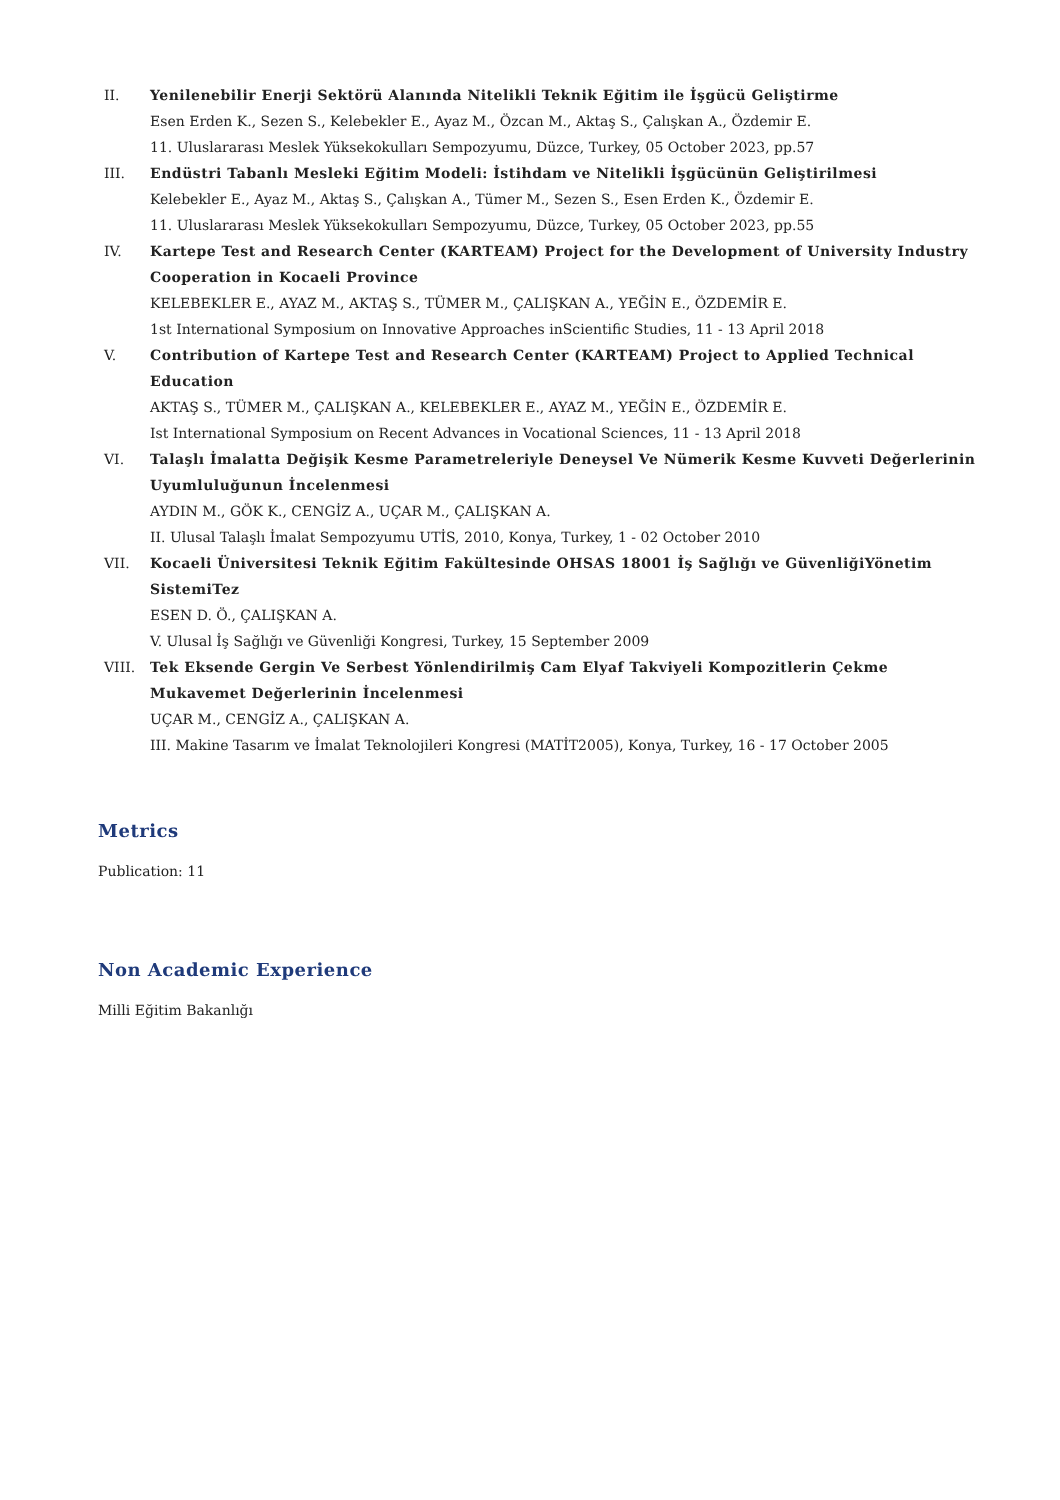II. Yenilenebilir Enerji Sektörü Alanında Nitelikli Teknik Eğitim ile İşgücü Geliştirme
Esen Erden K., Sezen S., Kelebekler E., Ayaz M., Özcan M., Aktaş S., Çalışkan A., Özdemir E.
11. Uluslararası Meslek Yüksekokulları Sempozyumu, Düzce, Turkey, 05 October 2023, pp.57
III. Endüstri Tabanlı Mesleki Eğitim Modeli: İstihdam ve Nitelikli İşgücünün Geliştirilmesi
Kelebekler E., Ayaz M., Aktaş S., Çalışkan A., Tümer M., Sezen S., Esen Erden K., Özdemir E.
11. Uluslararası Meslek Yüksekokulları Sempozyumu, Düzce, Turkey, 05 October 2023, pp.55
IV. Kartepe Test and Research Center (KARTEAM) Project for the Development of University Industry Cooperation in Kocaeli Province
KELEBEKLER E., AYAZ M., AKTAŞ S., TÜMER M., ÇALIŞKAN A., YEĞİN E., ÖZDEMİR E.
1st International Symposium on Innovative Approaches inScientific Studies, 11 - 13 April 2018
V. Contribution of Kartepe Test and Research Center (KARTEAM) Project to Applied Technical Education
AKTAŞ S., TÜMER M., ÇALIŞKAN A., KELEBEKLER E., AYAZ M., YEĞİN E., ÖZDEMİR E.
Ist International Symposium on Recent Advances in Vocational Sciences, 11 - 13 April 2018
VI. Talaşlı İmalatta Değişik Kesme Parametreleriyle Deneysel Ve Nümerik Kesme Kuvveti Değerlerinin Uyumluluğunun İncelenmesi
AYDIN M., GÖK K., CENGİZ A., UÇAR M., ÇALIŞKAN A.
II. Ulusal Talaşlı İmalat Sempozyumu UTİS, 2010, Konya, Turkey, 1 - 02 October 2010
VII. Kocaeli Üniversitesi Teknik Eğitim Fakültesinde OHSAS 18001 İş Sağlığı ve GüvenliğiYönetim SistemiTez
ESEN D. Ö., ÇALIŞKAN A.
V. Ulusal İş Sağlığı ve Güvenliği Kongresi, Turkey, 15 September 2009
VIII. Tek Eksende Gergin Ve Serbest Yönlendirilmiş Cam Elyaf Takviyeli Kompozitlerin Çekme Mukavemet Değerlerinin İncelenmesi
UÇAR M., CENGİZ A., ÇALIŞKAN A.
III. Makine Tasarım ve İmalat Teknolojileri Kongresi (MATİT2005), Konya, Turkey, 16 - 17 October 2005
Metrics
Publication: 11
Non Academic Experience
Milli Eğitim Bakanlığı